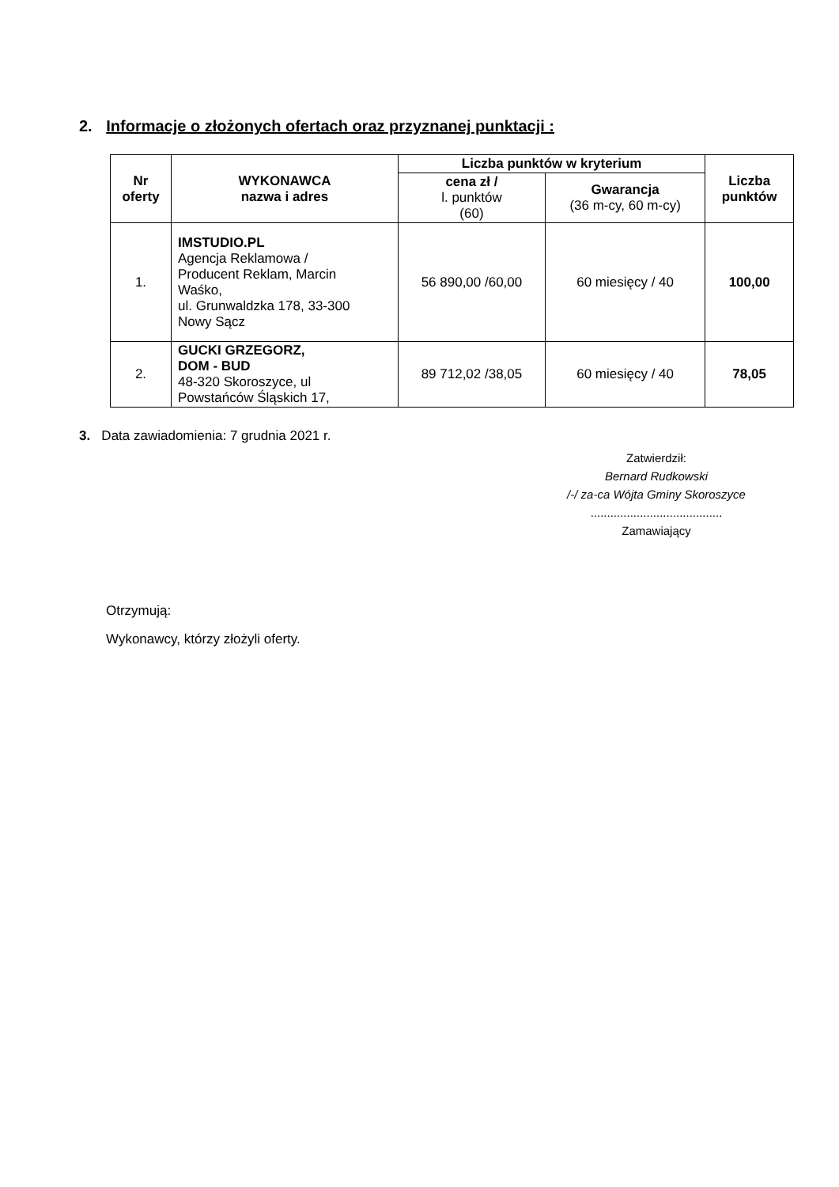2. Informacje o złożonych ofertach oraz przyznanej punktacji :
| Nr oferty | WYKONAWCA nazwa i adres | Liczba punktów w kryterium | | Liczba punktów |
| --- | --- | --- | --- | --- |
| | | cena zł / l. punktów (60) | Gwarancja (36 m-cy, 60 m-cy) | |
| 1. | IMSTUDIO.PL Agencja Reklamowa / Producent Reklam, Marcin Waśko, ul. Grunwaldzka 178, 33-300 Nowy Sącz | 56 890,00 /60,00 | 60 miesięcy / 40 | 100,00 |
| 2. | GUCKI GRZEGORZ, DOM - BUD 48-320 Skoroszyce, ul Powstańców Śląskich 17, | 89 712,02 /38,05 | 60 miesięcy / 40 | 78,05 |
3. Data zawiadomienia: 7 grudnia 2021 r.
Zatwierdził:
Bernard Rudkowski
/-/ za-ca Wójta Gminy Skoroszyce
........................................
Zamawiający
Otrzymują:
Wykonawcy, którzy złożyli oferty.